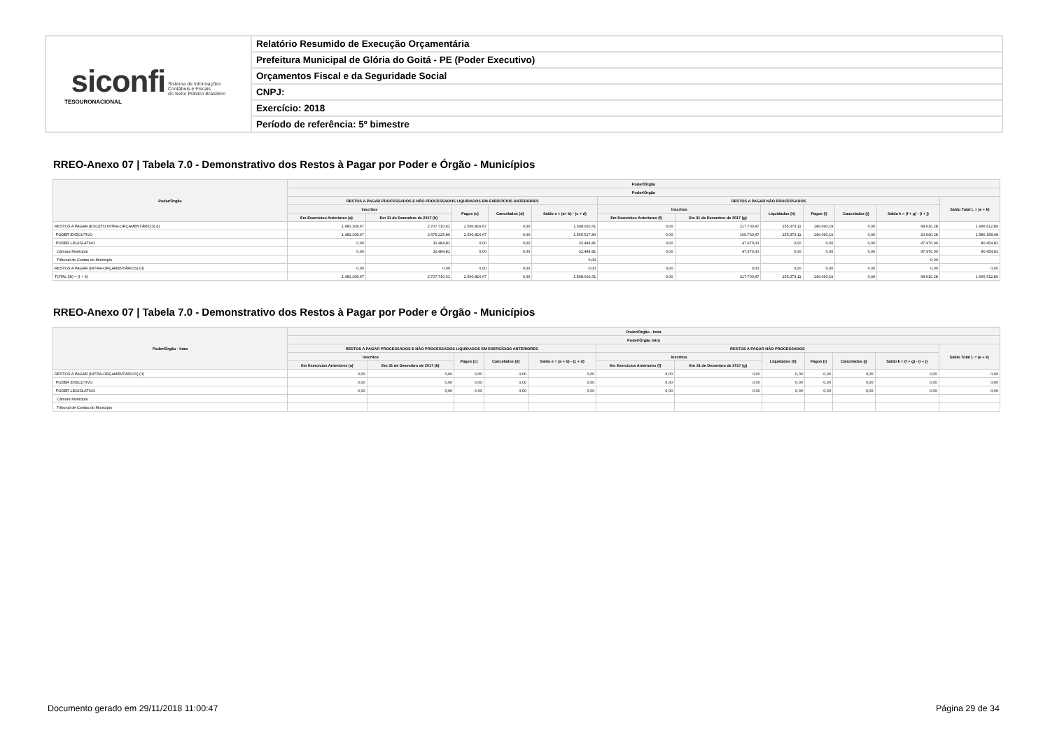| siconfi Sistema de Informações Contábeis e Fiscais do Setor Público Brasileiro TESOURONACIONAL | Relatório Resumido de Execução Orçamentária |
| | Prefeitura Municipal de Glória do Goitá - PE (Poder Executivo) |
| | Orçamentos Fiscal e da Seguridade Social |
| | CNPJ: |
| | Exercício: 2018 |
| | Período de referência: 5º bimestre |
RREO-Anexo 07 | Tabela 7.0 - Demonstrativo dos Restos à Pagar por Poder e Órgão - Municípios
| Poder/Órgão | Poder/Órgão | | | | | | | | | | | |
| --- | --- | --- | --- | --- | --- | --- | --- | --- | --- | --- | --- | --- |
| | Poder/Órgão | | | | | | | | | | | |
| | RESTOS A PAGAR PROCESSADOS E NÃO PROCESSADOS LIQUIDADOS EM EXERCÍCIOS ANTERIORES | | | | | RESTOS A PAGAR NÃO PROCESSADOS | | | | | | Saldo Total L = (e + k) |
| | Inscritos | | Pagos (c) | Cancelados (d) | Saldo e = (a+ b) - (c + d) | Inscritos | | Liquidados (h) | Pagos (i) | Cancelados (j) | Saldo k = (f + g) - (i + j) | |
| | Em Exercícios Anteriores (a) | Em 31 de Dezembro de 2017 (b) | | | | Em Exercícios Anteriores (f) | Em 31 de Dezembro de 2017 (g) | | | | | |
| RESTOS A PAGAR (EXCETO INTRA-ORÇAMENTÁRIOS) (I) | 1.481.108,67 | 2.707.710,61 | 2.590.816,67 | 0,00 | 1.598.002,61 | 0,00 | 217.700,47 | 155.373,11 | 149.090,19 | 0,00 | 68.610,28 | 1.666.612,89 |
| PODER EXECUTIVO | 1.481.108,67 | 2.675.225,80 | 2.590.816,67 | 0,00 | 1.565.517,80 | 0,00 | 169.730,47 | 155.373,11 | 149.090,19 | 0,00 | 20.640,28 | 1.586.158,08 |
| PODER LEGISLATIVO | 0,00 | 32.484,81 | 0,00 | 0,00 | 32.484,81 | 0,00 | 47.970,00 | 0,00 | 0,00 | 0,00 | 47.970,00 | 80.454,81 |
| Câmara Municipal | 0,00 | 32.484,81 | 0,00 | 0,00 | 32.484,81 | 0,00 | 47.970,00 | 0,00 | 0,00 | 0,00 | 47.970,00 | 80.454,81 |
| Tribunal de Contas do Município | | | | | 0,00 | | | | | | 0,00 | |
| RESTOS A PAGAR (INTRA-ORÇAMENTÁRIOS) (II) | 0,00 | 0,00 | 0,00 | 0,00 | 0,00 | 0,00 | 0,00 | 0,00 | 0,00 | 0,00 | 0,00 | 0,00 |
| TOTAL (III) = (I + II) | 1.481.108,67 | 2.707.710,61 | 2.590.816,67 | 0,00 | 1.598.002,61 | 0,00 | 217.700,47 | 155.373,11 | 149.090,19 | 0,00 | 68.610,28 | 1.666.612,89 |
RREO-Anexo 07 | Tabela 7.0 - Demonstrativo dos Restos à Pagar por Poder e Órgão - Municípios
| Poder/Órgão - Intra | Poder/Órgão - Intra | | | | | | | | | | | |
| --- | --- | --- | --- | --- | --- | --- | --- | --- | --- | --- | --- | --- |
| | Poder/Órgão Intra | | | | | | | | | | | |
| | RESTOS A PAGAR PROCESSADOS E NÃO PROCESSADOS LIQUIDADOS EM EXERCÍCIOS ANTERIORES | | | | | RESTOS A PAGAR NÃO PROCESSADOS | | | | | | Saldo Total L = (e + k) |
| | Inscritos | | Pagos (c) | Cancelados (d) | Saldo e = (a + b) - (c + d) | Inscritos | | Liquidados (h) | Pagos (i) | Cancelados (j) | Saldo k = (f + g) - (i + j) | |
| | Em Exercícios Anteriores (a) | Em 31 de Dezembro de 2017 (b) | | | | Em Exercícios Anteriores (f) | Em 31 de Dezembro de 2017 (g) | | | | | |
| RESTOS A PAGAR (INTRA-ORÇAMENTÁRIOS) (II) | 0,00 | 0,00 | 0,00 | 0,00 | 0,00 | 0,00 | 0,00 | 0,00 | 0,00 | 0,00 | 0,00 | 0,00 |
| PODER EXECUTIVO | 0,00 | 0,00 | 0,00 | 0,00 | 0,00 | 0,00 | 0,00 | 0,00 | 0,00 | 0,00 | 0,00 | 0,00 |
| PODER LEGISLATIVO | 0,00 | 0,00 | 0,00 | 0,00 | 0,00 | 0,00 | 0,00 | 0,00 | 0,00 | 0,00 | 0,00 | 0,00 |
| Câmara Municipal | | | | | | | | | | | | |
| Tribunal de Contas do Município | | | | | | | | | | | | |
Documento gerado em 29/11/2018 11:00:47
Página 29 de 34